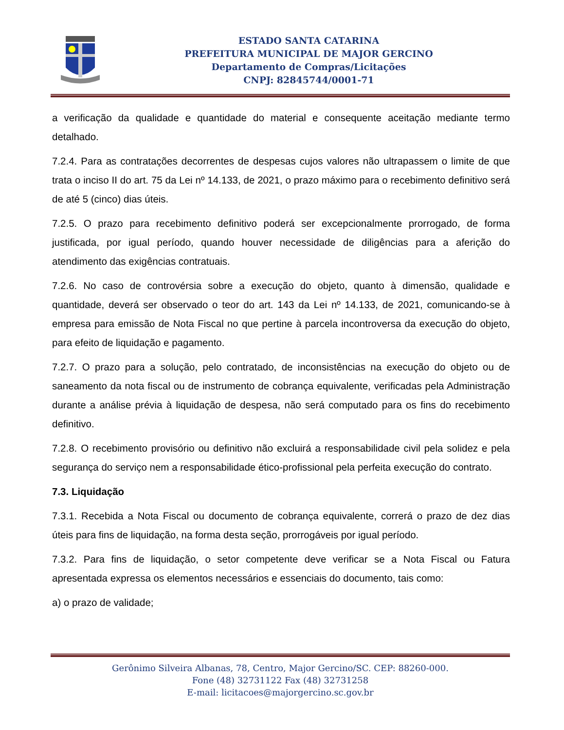ESTADO SANTA CATARINA
PREFEITURA MUNICIPAL DE MAJOR GERCINO
Departamento de Compras/Licitações
CNPJ: 82845744/0001-71
a verificação da qualidade e quantidade do material e consequente aceitação mediante termo detalhado.
7.2.4. Para as contratações decorrentes de despesas cujos valores não ultrapassem o limite de que trata o inciso II do art. 75 da Lei nº 14.133, de 2021, o prazo máximo para o recebimento definitivo será de até 5 (cinco) dias úteis.
7.2.5. O prazo para recebimento definitivo poderá ser excepcionalmente prorrogado, de forma justificada, por igual período, quando houver necessidade de diligências para a aferição do atendimento das exigências contratuais.
7.2.6. No caso de controvérsia sobre a execução do objeto, quanto à dimensão, qualidade e quantidade, deverá ser observado o teor do art. 143 da Lei nº 14.133, de 2021, comunicando-se à empresa para emissão de Nota Fiscal no que pertine à parcela incontroversa da execução do objeto, para efeito de liquidação e pagamento.
7.2.7. O prazo para a solução, pelo contratado, de inconsistências na execução do objeto ou de saneamento da nota fiscal ou de instrumento de cobrança equivalente, verificadas pela Administração durante a análise prévia à liquidação de despesa, não será computado para os fins do recebimento definitivo.
7.2.8. O recebimento provisório ou definitivo não excluirá a responsabilidade civil pela solidez e pela segurança do serviço nem a responsabilidade ético-profissional pela perfeita execução do contrato.
7.3. Liquidação
7.3.1. Recebida a Nota Fiscal ou documento de cobrança equivalente, correrá o prazo de dez dias úteis para fins de liquidação, na forma desta seção, prorrogáveis por igual período.
7.3.2. Para fins de liquidação, o setor competente deve verificar se a Nota Fiscal ou Fatura apresentada expressa os elementos necessários e essenciais do documento, tais como:
a) o prazo de validade;
Gerônimo Silveira Albanas, 78, Centro, Major Gercino/SC. CEP: 88260-000.
Fone (48) 32731122 Fax (48) 32731258
E-mail: licitacoes@majorgercino.sc.gov.br